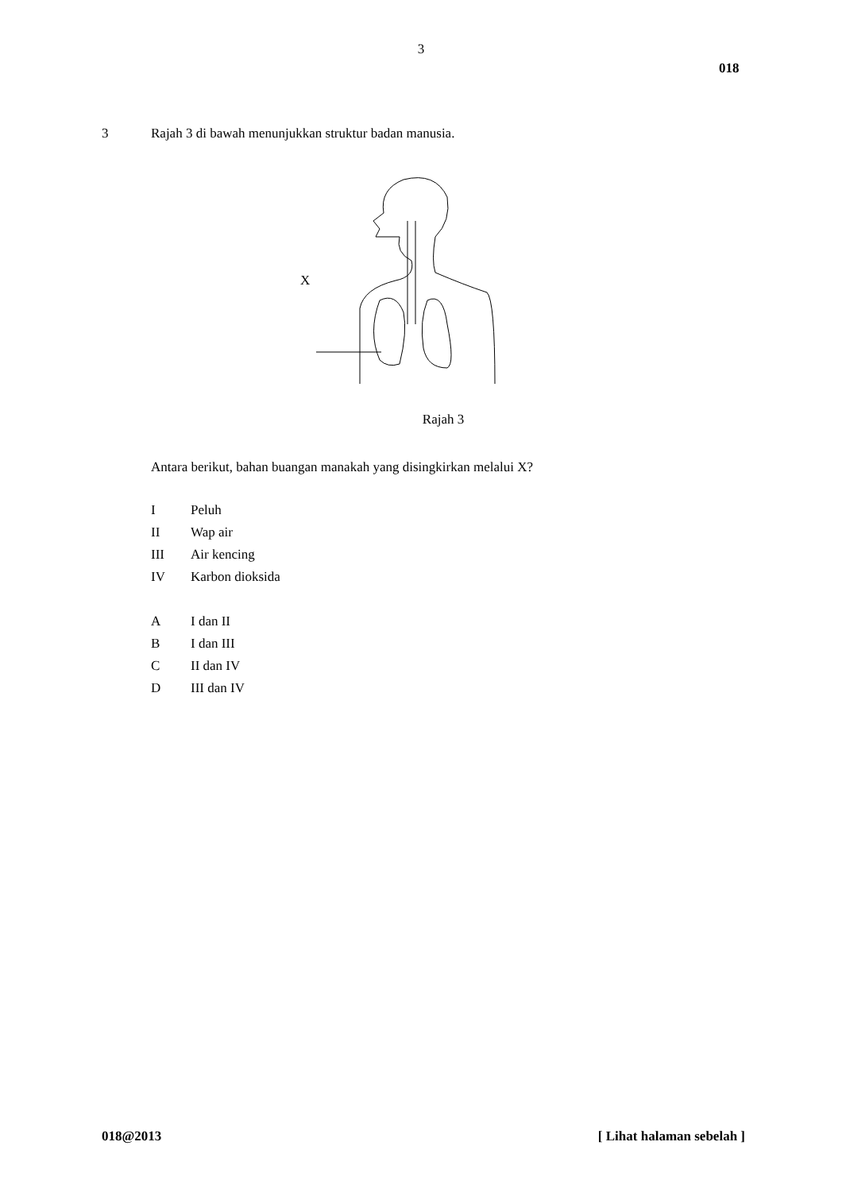3
018
3 Rajah 3 di bawah menunjukkan struktur badan manusia.
X
Rajah 3
Antara berikut, bahan buangan manakah yang disingkirkan melalui X?
I Peluh
II Wap air
III Air kencing
IV Karbon dioksida
A I dan II
B I dan III
C II dan IV
D III dan IV
018@2013 [ Lihat halaman sebelah ]